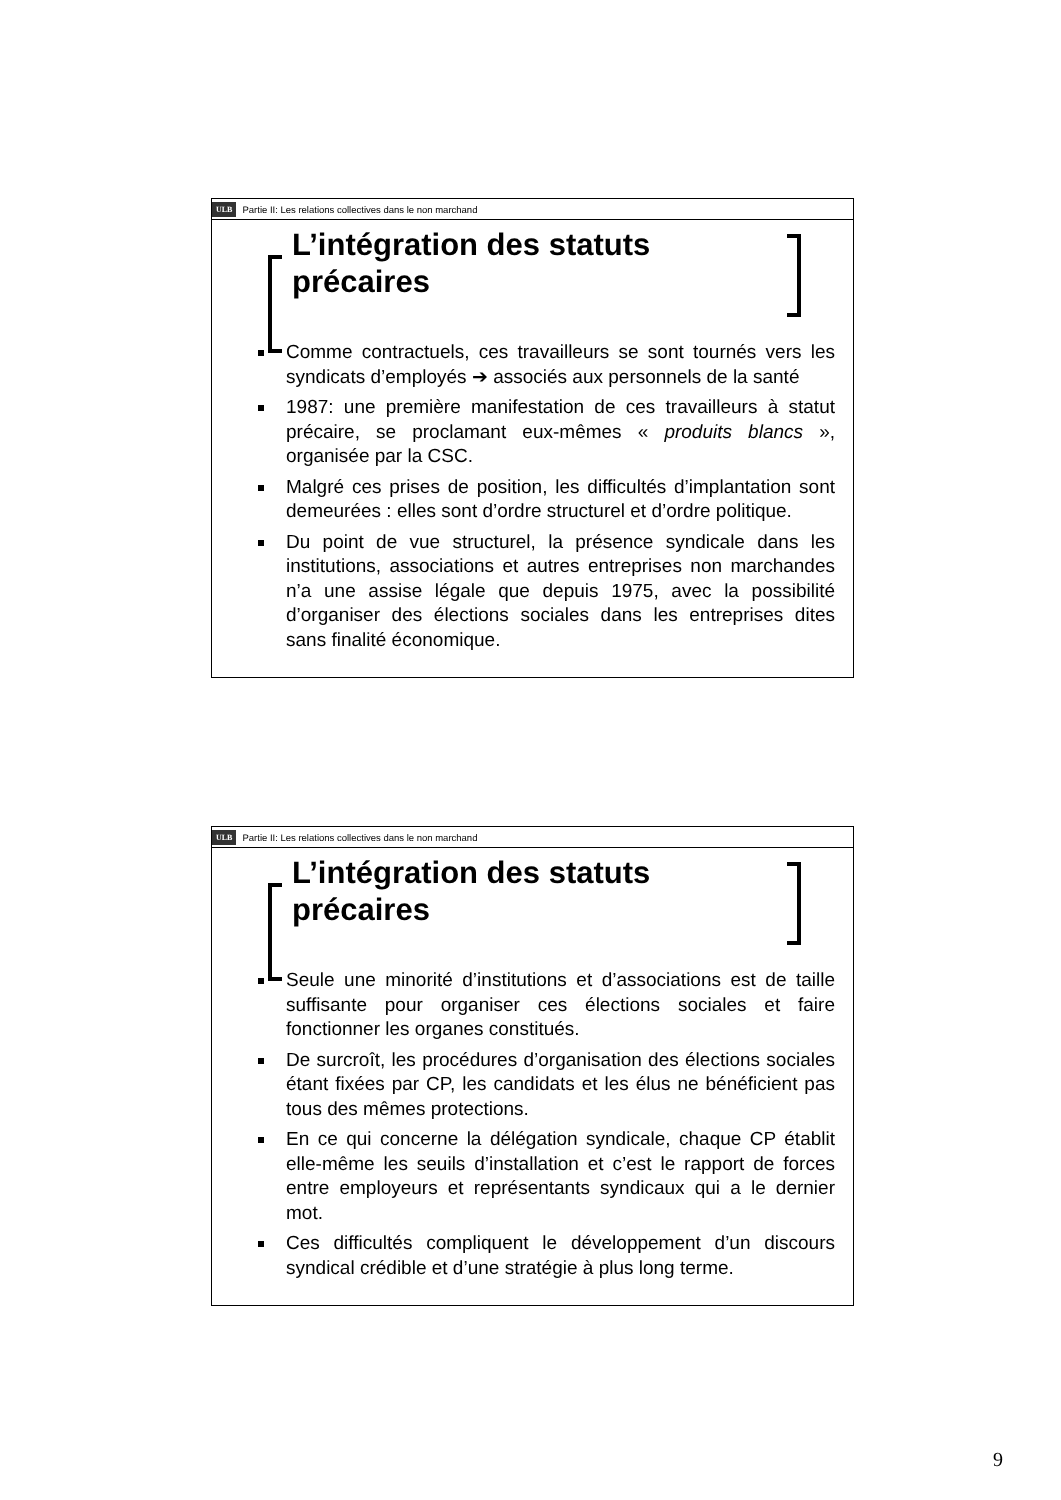ULB Partie II: Les relations collectives dans le non marchand
L’intégration des statuts précaires
Comme contractuels, ces travailleurs se sont tournés vers les syndicats d’employés ➔ associés aux personnels de la santé
1987: une première manifestation de ces travailleurs à statut précaire, se proclamant eux-mêmes « produits blancs », organisée par la CSC.
Malgré ces prises de position, les difficultés d’implantation sont demeurées : elles sont d’ordre structurel et d’ordre politique.
Du point de vue structurel, la présence syndicale dans les institutions, associations et autres entreprises non marchandes n’a une assise légale que depuis 1975, avec la possibilité d’organiser des élections sociales dans les entreprises dites sans finalité économique.
ULB Partie II: Les relations collectives dans le non marchand
L’intégration des statuts précaires
Seule une minorité d’institutions et d’associations est de taille suffisante pour organiser ces élections sociales et faire fonctionner les organes constitués.
De surcroît, les procédures d’organisation des élections sociales étant fixées par CP, les candidats et les élus ne bénéficient pas tous des mêmes protections.
En ce qui concerne la délégation syndicale, chaque CP établit elle-même les seuils d’installation et c’est le rapport de forces entre employeurs et représentants syndicaux qui a le dernier mot.
Ces difficultés compliquent le développement d’un discours syndical crédible et d’une stratégie à plus long terme.
9